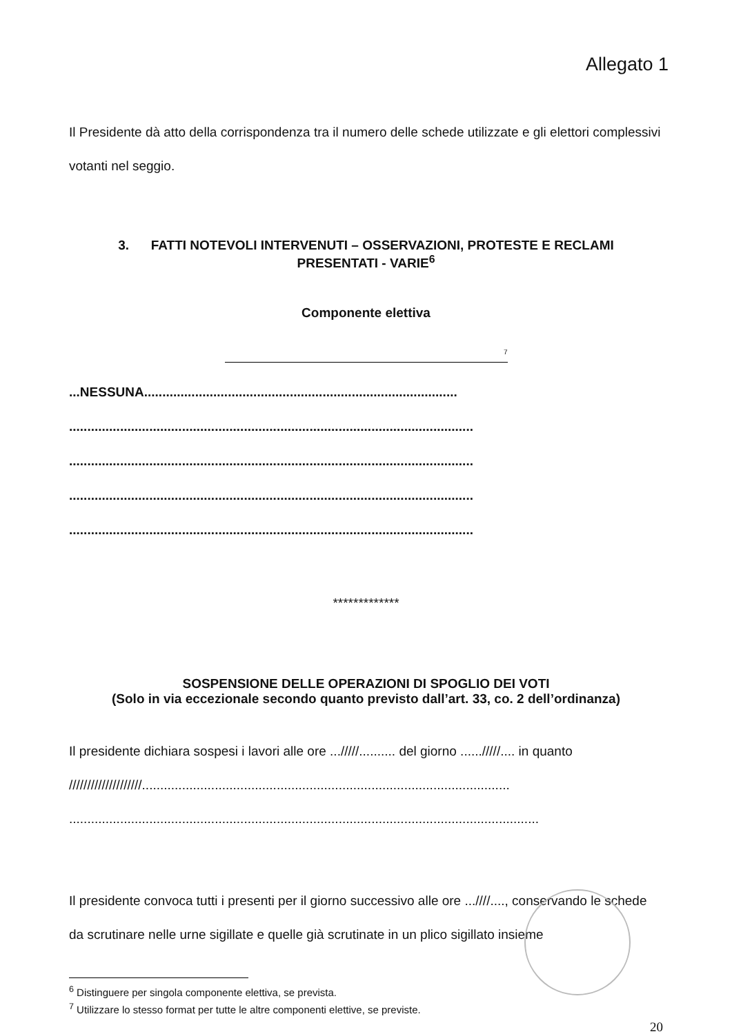Allegato 1
Il Presidente dà atto della corrispondenza tra il numero delle schede utilizzate e gli elettori complessivi votanti nel seggio.
3. FATTI NOTEVOLI INTERVENUTI – OSSERVAZIONI, PROTESTE E RECLAMI
PRESENTATI - VARIE<sup>6</sup>
Componente elettiva
<sup>7</sup>
...NESSUNA......................................................................................
...............................................................................................................
...............................................................................................................
...............................................................................................................
...............................................................................................................
*************
SOSPENSIONE DELLE OPERAZIONI DI SPOGLIO DEI VOTI
(Solo in via eccezionale secondo quanto previsto dall’art. 33, co. 2 dell’ordinanza)
Il presidente dichiara sospesi i lavori alle ore .../////.......... del giorno ....../////.... in quanto ////////////////////.....................................................................................................
.................................................................................................................................
Il presidente convoca tutti i presenti per il giorno successivo alle ore ...////...., conservando le schede da scrutinare nelle urne sigillate e quelle già scrutinate in un plico sigillato insieme
<sup>6</sup> Distinguere per singola componente elettiva, se prevista.
<sup>7</sup> Utilizzare lo stesso format per tutte le altre componenti elettive, se previste.
20